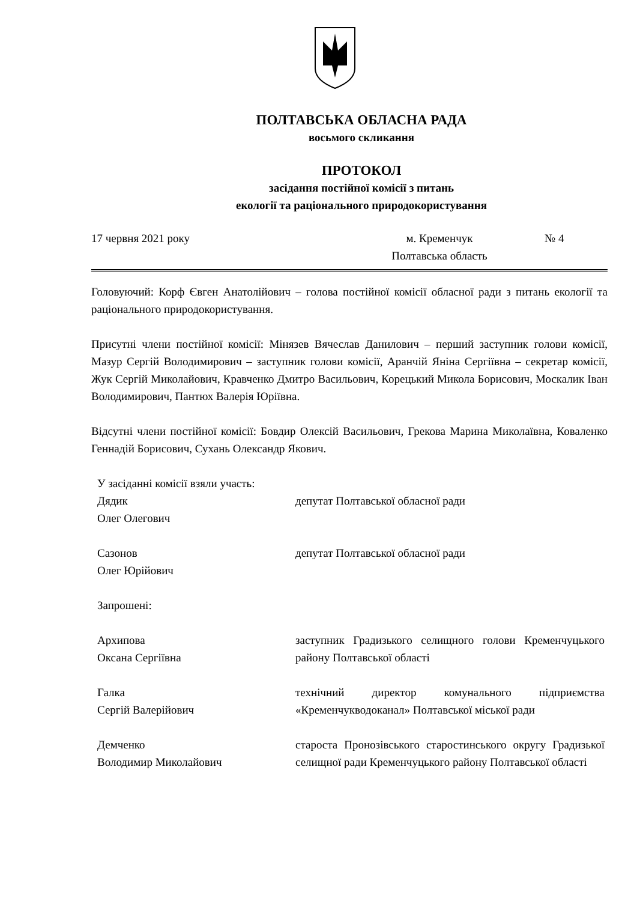ПОЛТАВСЬКА ОБЛАСНА РАДА
восьмого скликання
ПРОТОКОЛ
засідання постійної комісії з питань
екології та раціонального природокористування
17 червня 2021 року м. Кременчук
Полтавська область
№ 4
Головуючий: Корф Євген Анатолійович – голова постійної комісії обласної ради з питань екології та раціонального природокористування.
Присутні члени постійної комісії: Мінязев Вячеслав Данилович – перший заступник голови комісії, Мазур Сергій Володимирович – заступник голови комісії, Аранчій Яніна Сергіївна – секретар комісії, Жук Сергій Миколайович, Кравченко Дмитро Васильович, Корецький Микола Борисович, Москалик Іван Володимирович, Пантюх Валерія Юріївна.
Відсутні члени постійної комісії: Бовдир Олексій Васильович, Грекова Марина Миколаївна, Коваленко Геннадій Борисович, Сухань Олександр Якович.
У засіданні комісії взяли участь:
Дядик
Олег Олегович
депутат Полтавської обласної ради
Сазонов
Олег Юрійович
депутат Полтавської обласної ради
Запрошені:
Архипова
Оксана Сергіївна
заступник Градизького селищного голови Кременчуцького району Полтавської області
Галка
Сергій Валерійович
технічний директор комунального підприємства «Кременчукводоканал» Полтавської міської ради
Демченко
Володимир Миколайович
староста Пронозівського старостинського округу Градизької селищної ради Кременчуцького району Полтавської області